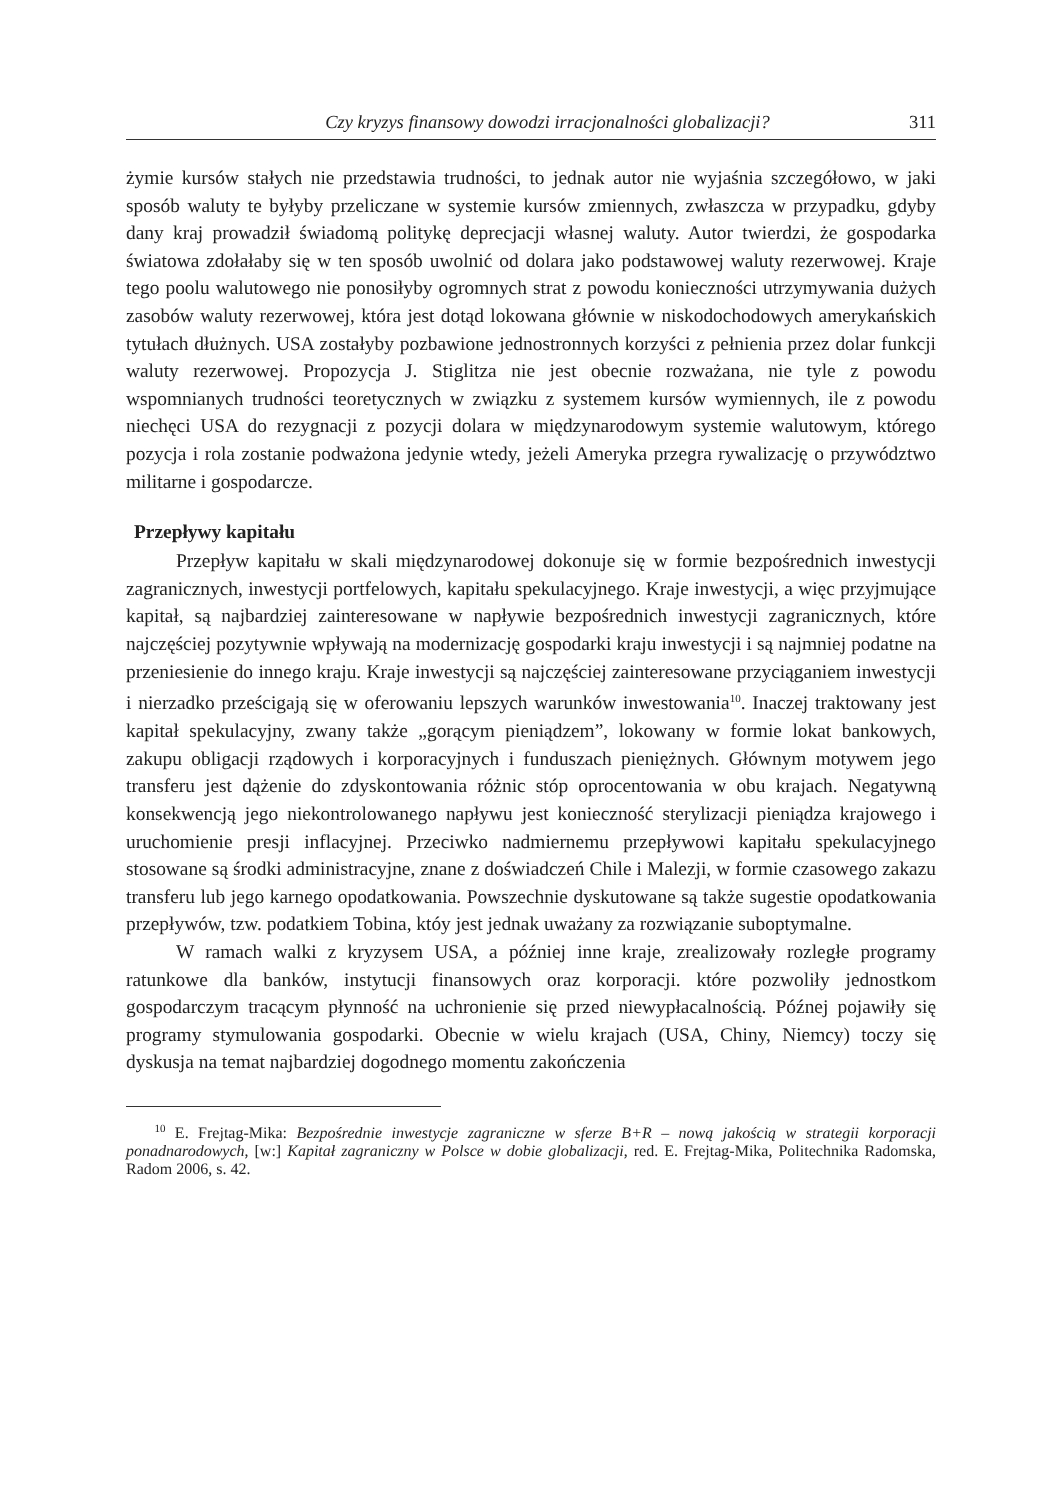Czy kryzys finansowy dowodzi irracjonalności globalizacji? 311
żymie kursów stałych nie przedstawia trudności, to jednak autor nie wyjaśnia szczegółowo, w jaki sposób waluty te byłyby przeliczane w systemie kursów zmiennych, zwłaszcza w przypadku, gdyby dany kraj prowadził świadomą politykę deprecjacji własnej waluty. Autor twierdzi, że gospodarka światowa zdołałaby się w ten sposób uwolnić od dolara jako podstawowej waluty rezerwowej. Kraje tego poolu walutowego nie ponosiłyby ogromnych strat z powodu konieczności utrzymywania dużych zasobów waluty rezerwowej, która jest dotąd lokowana głównie w niskodochodowych amerykańskich tytułach dłużnych. USA zostałyby pozbawione jednostronnych korzyści z pełnienia przez dolar funkcji waluty rezerwowej. Propozycja J. Stiglitza nie jest obecnie rozważana, nie tyle z powodu wspomnianych trudności teoretycznych w związku z systemem kursów wymiennych, ile z powodu niechęci USA do rezygnacji z pozycji dolara w międzynarodowym systemie walutowym, którego pozycja i rola zostanie podważona jedynie wtedy, jeżeli Ameryka przegra rywalizację o przywództwo militarne i gospodarcze.
Przepływy kapitału
Przepływ kapitału w skali międzynarodowej dokonuje się w formie bezpośrednich inwestycji zagranicznych, inwestycji portfelowych, kapitału spekulacyjnego. Kraje inwestycji, a więc przyjmujące kapitał, są najbardziej zainteresowane w napływie bezpośrednich inwestycji zagranicznych, które najczęściej pozytywnie wpływają na modernizację gospodarki kraju inwestycji i są najmniej podatne na przeniesienie do innego kraju. Kraje inwestycji są najczęściej zainteresowane przyciąganiem inwestycji i nierzadko prześcigają się w oferowaniu lepszych warunków inwestowania<sup>10</sup>. Inaczej traktowany jest kapitał spekulacyjny, zwany także „gorącym pieniądzem”, lokowany w formie lokat bankowych, zakupu obligacji rządowych i korporacyjnych i funduszach pieniężnych. Głównym motywem jego transferu jest dążenie do zdyskontowania różnic stóp oprocentowania w obu krajach. Negatywną konsekwencją jego niekontrolowanego napływu jest konieczność sterylizacji pieniądza krajowego i uruchomienie presji inflacyjnej. Przeciwko nadmiernemu przepływowi kapitału spekulacyjnego stosowane są środki administracyjne, znane z doświadczeń Chile i Malezji, w formie czasowego zakazu transferu lub jego karnego opodatkowania. Powszechnie dyskutowane są także sugestie opodatkowania przepływów, tzw. podatkiem Tobina, któy jest jednak uważany za rozwiązanie suboptymalne.
W ramach walki z kryzysem USA, a później inne kraje, zrealizowały rozległe programy ratunkowe dla banków, instytucji finansowych oraz korporacji. które pozwoliły jednostkom gospodarczym tracącym płynność na uchronienie się przed niewypłacalnością. Późnej pojawiły się programy stymulowania gospodarki. Obecnie w wielu krajach (USA, Chiny, Niemcy) toczy się dyskusja na temat najbardziej dogodnego momentu zakończenia
<sup>10</sup> E. Frejtag-Mika: Bezpośrednie inwestycje zagraniczne w sferze B+R – nową jakością w strategii korporacji ponadnarodowych, [w:] Kapitał zagraniczny w Polsce w dobie globalizacji, red. E. Frejtag-Mika, Politechnika Radomska, Radom 2006, s. 42.